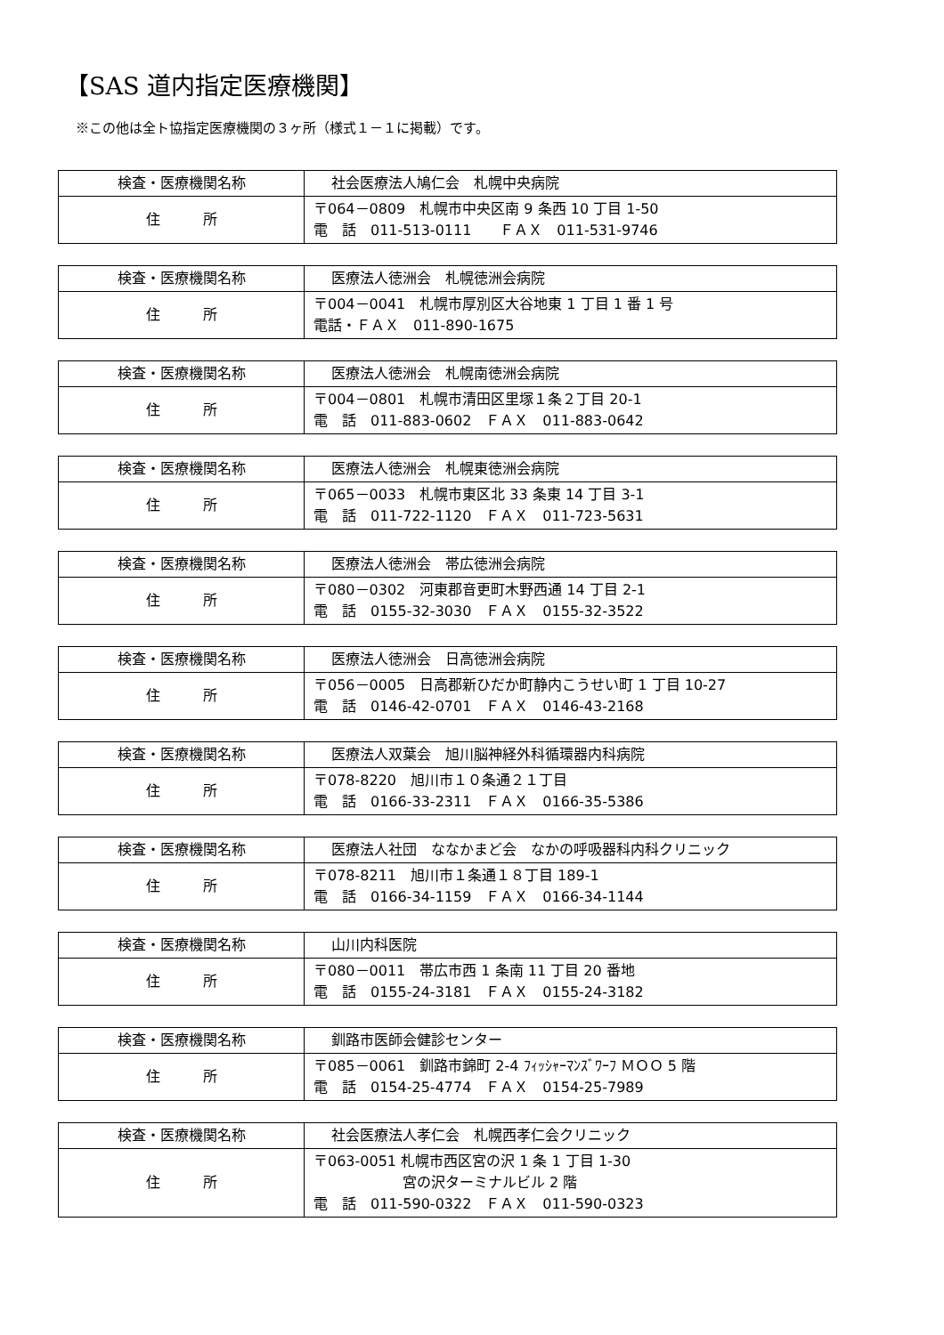【SAS 道内指定医療機関】
※この他は全ト協指定医療機関の３ヶ所（様式１－１に掲載）です。
| 検査・医療機関名称 | 社会医療法人鳩仁会 札幌中央病院 |
| 住 所 | 〒064－0809 札幌市中央区南 9 条西 10 丁目 1-50 電 話 011-513-0111 ＦＡＸ 011-531-9746 |
| 検査・医療機関名称 | 医療法人徳洲会 札幌徳洲会病院 |
| 住 所 | 〒004－0041 札幌市厚別区大谷地東 1 丁目 1 番 1 号 電話・ＦＡＸ 011-890-1675 |
| 検査・医療機関名称 | 医療法人徳洲会 札幌南徳洲会病院 |
| 住 所 | 〒004－0801 札幌市清田区里塚１条２丁目 20-1 電 話 011-883-0602 ＦＡＸ 011-883-0642 |
| 検査・医療機関名称 | 医療法人徳洲会 札幌東徳洲会病院 |
| 住 所 | 〒065－0033 札幌市東区北 33 条東 14 丁目 3-1 電 話 011-722-1120 ＦＡＸ 011-723-5631 |
| 検査・医療機関名称 | 医療法人徳洲会 帯広徳洲会病院 |
| 住 所 | 〒080－0302 河東郡音更町木野西通 14 丁目 2-1 電 話 0155-32-3030 ＦＡＸ 0155-32-3522 |
| 検査・医療機関名称 | 医療法人徳洲会 日高徳洲会病院 |
| 住 所 | 〒056－0005 日高郡新ひだか町静内こうせい町 1 丁目 10-27 電 話 0146-42-0701 ＦＡＸ 0146-43-2168 |
| 検査・医療機関名称 | 医療法人双葉会 旭川脳神経外科循環器内科病院 |
| 住 所 | 〒078-8220 旭川市１０条通２１丁目 電 話 0166-33-2311 ＦＡＸ 0166-35-5386 |
| 検査・医療機関名称 | 医療法人社団 ななかまど会 なかの呼吸器科内科クリニック |
| 住 所 | 〒078-8211 旭川市１条通１８丁目 189-1 電 話 0166-34-1159 ＦＡＸ 0166-34-1144 |
| 検査・医療機関名称 | 山川内科医院 |
| 住 所 | 〒080－0011 帯広市西 1 条南 11 丁目 20 番地 電 話 0155-24-3181 ＦＡＸ 0155-24-3182 |
| 検査・医療機関名称 | 釧路市医師会健診センター |
| 住 所 | 〒085－0061 釧路市錦町 2-4 ﾌｨｯｼｬｰﾏﾝｽﾞﾜｰﾌ ＭＯＯ 5 階 電 話 0154-25-4774 ＦＡＸ 0154-25-7989 |
| 検査・医療機関名称 | 社会医療法人孝仁会 札幌西孝仁会クリニック |
| 住 所 | 〒063-0051 札幌市西区宮の沢 1 条 1 丁目 1-30 宮の沢ターミナルビル 2 階 電 話 011-590-0322 ＦＡＸ 011-590-0323 |